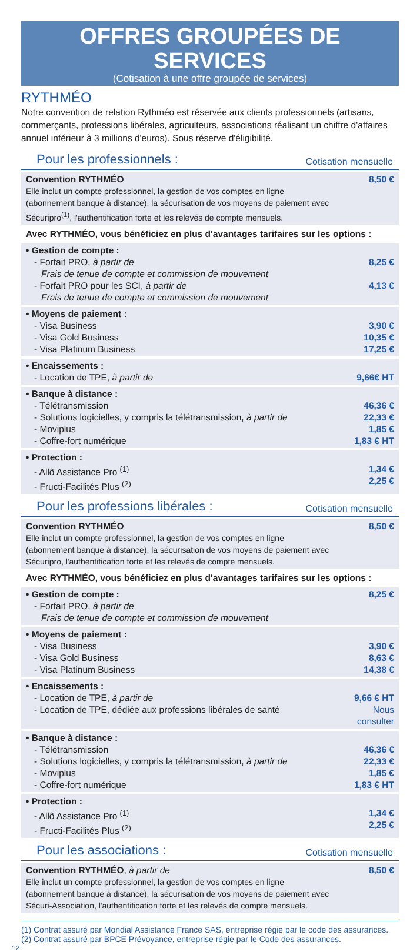OFFRES GROUPÉES DE SERVICES
(Cotisation à une offre groupée de services)
RYTHMÉO
Notre convention de relation Rythméo est réservée aux clients professionnels (artisans, commerçants, professions libérales, agriculteurs, associations réalisant un chiffre d'affaires annuel inférieur à 3 millions d'euros). Sous réserve d'éligibilité.
Pour les professionnels : Cotisation mensuelle
| Convention RYTHMÉO Elle inclut un compte professionnel, la gestion de vos comptes en ligne (abonnement banque à distance), la sécurisation de vos moyens de paiement avec Sécuripro<sup>(1)</sup>, l'authentification forte et les relevés de compte mensuels. | 8,50 € |
| Avec RYTHMÉO, vous bénéficiez en plus d'avantages tarifaires sur les options : | |
| • Gestion de compte : - Forfait PRO, à partir de Frais de tenue de compte et commission de mouvement - Forfait PRO pour les SCI, à partir de Frais de tenue de compte et commission de mouvement | 8,25 € 4,13 € |
| • Moyens de paiement : - Visa Business - Visa Gold Business - Visa Platinum Business | 3,90 € 10,35 € 17,25 € |
| • Encaissements : - Location de TPE, à partir de | 9,66€ HT |
| • Banque à distance : - Télétransmission - Solutions logicielles, y compris la télétransmission, à partir de - Moviplus - Coffre-fort numérique | 46,36 € 22,33 € 1,85 € 1,83 € HT |
| • Protection : - Allô Assistance Pro <sup>(1)</sup> - Fructi-Facilités Plus <sup>(2)</sup> | 1,34 € 2,25 € |
Pour les professions libérales : Cotisation mensuelle
| Convention RYTHMÉO Elle inclut un compte professionnel, la gestion de vos comptes en ligne (abonnement banque à distance), la sécurisation de vos moyens de paiement avec Sécuripro, l'authentification forte et les relevés de compte mensuels. | 8,50 € |
| Avec RYTHMÉO, vous bénéficiez en plus d'avantages tarifaires sur les options : | |
| • Gestion de compte : - Forfait PRO, à partir de Frais de tenue de compte et commission de mouvement | 8,25 € |
| • Moyens de paiement : - Visa Business - Visa Gold Business - Visa Platinum Business | 3,90 € 8,63 € 14,38 € |
| • Encaissements : - Location de TPE, à partir de - Location de TPE, dédiée aux professions libérales de santé | 9,66 € HT Nous consulter |
| • Banque à distance : - Télétransmission - Solutions logicielles, y compris la télétransmission, à partir de - Moviplus - Coffre-fort numérique | 46,36 € 22,33 € 1,85 € 1,83 € HT |
| • Protection : - Allô Assistance Pro <sup>(1)</sup> - Fructi-Facilités Plus <sup>(2)</sup> | 1,34 € 2,25 € |
Pour les associations : Cotisation mensuelle
| Convention RYTHMÉO , à partir de Elle inclut un compte professionnel, la gestion de vos comptes en ligne (abonnement banque à distance), la sécurisation de vos moyens de paiement avec Sécuri-Association, l'authentification forte et les relevés de compte mensuels. | 8,50 € |
(1) Contrat assuré par Mondial Assistance France SAS, entreprise régie par le code des assurances.
(2) Contrat assuré par BPCE Prévoyance, entreprise régie par le Code des assurances.
12